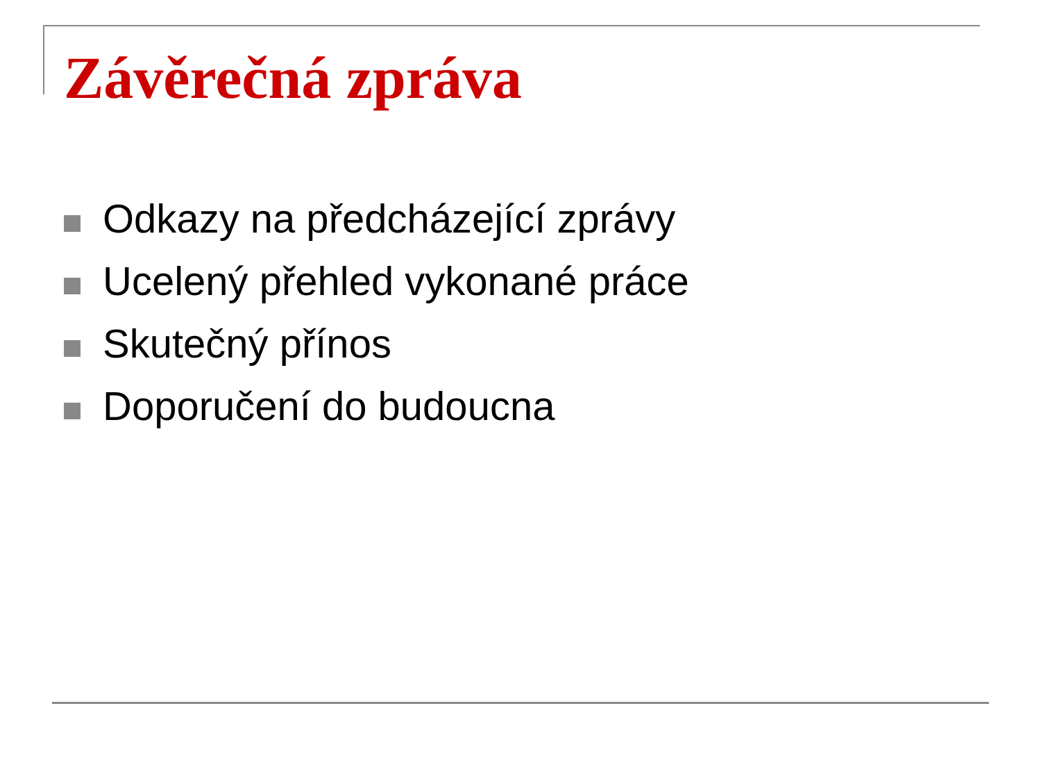Závěrečná zpráva
Odkazy na předcházející zprávy
Ucelený přehled vykonané práce
Skutečný přínos
Doporučení do budoucna